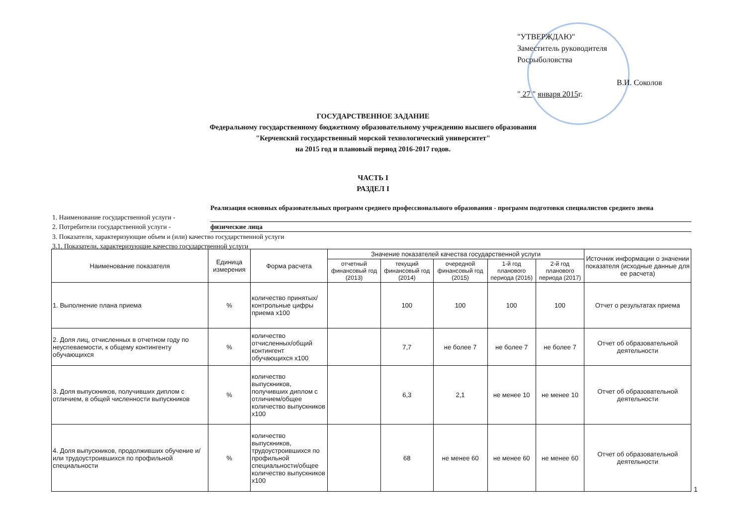"УТВЕРЖДАЮ"
Заместитель руководителя
Росрыболовства
В.И. Соколов
" 27 " января 2015г.
ГОСУДАРСТВЕННОЕ ЗАДАНИЕ
Федеральному государственному бюджетному образовательному учреждению высшего образования
"Керченский государственный морской технологический университет"
на 2015 год и плановый период 2016-2017 годов.
ЧАСТЬ I
РАЗДЕЛ I
1. Наименование государственной услуги -
Реализация основных образовательных программ среднего профессионального образования - программ подготовки специалистов среднего звена
2. Потребители государственной услуги - физические лица
3. Показатели, характеризующие объем и (или) качество государственной услуги
3.1. Показатели, характеризующие качество государственной услуги
| Наименование показателя | Единица измерения | Форма расчета | Значение показателей качества государственной услуги | | | | | Источник информации о значении показателя (исходные данные для ее расчета) |
| --- | --- | --- | --- | --- | --- | --- | --- | --- |
| | | | отчетный финансовый год (2013) | текущий финансовый год (2014) | очередной финансовый год (2015) | 1-й год планового периода (2016) | 2-й год планового периода (2017) | |
| 1. Выполнение плана приема | % | количество принятых/ контрольные цифры приема х100 | | 100 | 100 | 100 | 100 | Отчет о результатах приема |
| 2. Доля лиц, отчисленных в отчетном году по неуспеваемости, к общему контингенту обучающихся | % | количество отчисленных/общий контингент обучающихся х100 | | 7,7 | не более 7 | не более 7 | не более 7 | Отчет об образовательной деятельности |
| 3. Доля выпускников, получивших диплом с отличием, в общей численности выпускников | % | количество выпускников, получивших диплом с отличием/общее количество выпускников х100 | | 6,3 | 2,1 | не менее 10 | не менее 10 | Отчет об образовательной деятельности |
| 4. Доля выпускников, продолживших обучение и/или трудоустроившихся по профильной специальности | % | количество выпускников, трудоустроившихся по профильной специальности/общее количество выпускников х100 | | 68 | не менее 60 | не менее 60 | не менее 60 | Отчет об образовательной деятельности |
1